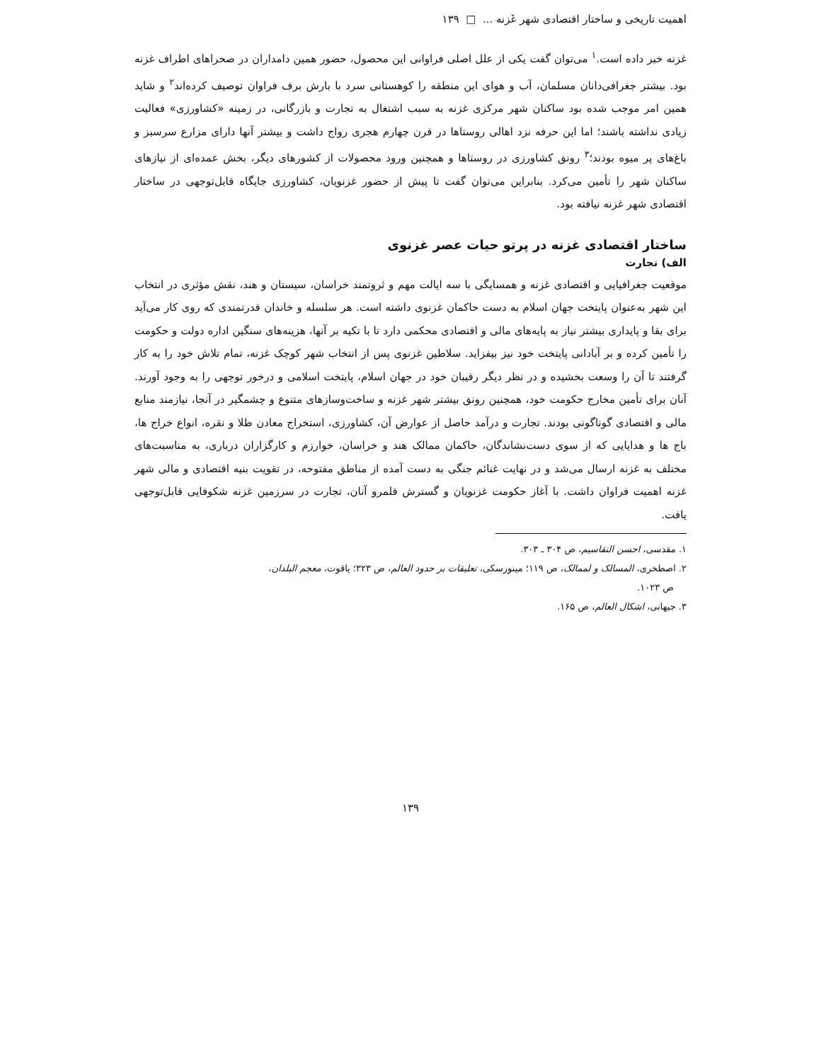اهمیت تاریخی و ساختار اقتصادی شهر غَزنه ... □ ۱۳۹
غزنه خبر داده است.<sup>۱</sup> می‌توان گفت یکی از علل اصلی فراوانی این محصول، حضور همین دامداران در صحراهای اطراف غزنه بود. بیشتر جغرافی‌دانان مسلمان، آب و هوای این منطقه را کوهستانی سرد با بارش برف فراوان توصیف کرده‌اند<sup>۲</sup> و شاید همین امر موجب شده بود ساکنان شهر مرکزی غزنه به سبب اشتغال به تجارت و بازرگانی، در زمینه «کشاورزی» فعالیت زیادی نداشته باشند؛ اما این حرفه نزد اهالی روستاها در قرن چهارم هجری رواج داشت و بیشتر آنها دارای مزارع سرسبز و باغ‌های پر میوه بودند؛<sup>۳</sup> رونق کشاورزی در روستاها و همچنین ورود محصولات از کشورهای دیگر، بخش عمده‌ای از نیازهای ساکنان شهر را تأمین می‌کرد. بنابراین می‌توان گفت تا پیش از حضور غزنویان، کشاورزی جایگاه قابل‌توجهی در ساختار اقتصادی شهر غزنه نیافته بود.
ساختار اقتصادی غزنه در پرتو حیات عصر غزنوی
الف) تجارت
موقعیت جغرافیایی و اقتصادی غزنه و همسایگی با سه ایالت مهم و ثروتمند خراسان، سیستان و هند، نقش مؤثری در انتخاب این شهر به‌عنوان پایتخت جهان اسلام به دست حاکمان غزنوی داشته است. هر سلسله و خاندان قدرتمندی که روی کار می‌آید برای بقا و پایداری بیشتر نیاز به پایه‌های مالی و اقتصادی محکمی دارد تا با تکیه بر آنها، هزینه‌های سنگین اداره دولت و حکومت را تأمین کرده و بر آبادانی پایتخت خود نیز بیفزاید. سلاطین غزنوی پس از انتخاب شهر کوچک غزنه، تمام تلاش خود را به کار گرفتند تا آن را وسعت بخشیده و در نظر دیگر رقیبان خود در جهان اسلام، پایتخت اسلامی و درخور توجهی را به وجود آورند. آنان برای تأمین مخارج حکومت خود، همچنین رونق بیشتر شهر غزنه و ساخت‌وسازهای متنوع و چشمگیر در آنجا، نیازمند منابع مالی و اقتصادی گوناگونی بودند. تجارت و درآمد حاصل از عوارض آن، کشاورزی، استخراج معادن طلا و نقره، انواع خراج ها، باج ها و هدایایی که از سوی دست‌نشاندگان، حاکمان ممالک هند و خراسان، خوارزم و کارگزاران درباری، به مناسبت‌های مختلف به غزنه ارسال می‌شد و در نهایت غنائم جنگی به دست آمده از مناطق مفتوحه، در تقویت بنیه اقتصادی و مالی شهر غزنه اهمیت فراوان داشت. با آغاز حکومت غزنویان و گسترش قلمرو آنان، تجارت در سرزمین غزنه شکوفایی قابل‌توجهی یافت.
۱. مقدسی، احسن التقاسیم، ص ۳۰۴ ـ ۳۰۳.
۲. اصطخری، المسالک و لممالک، ص ۱۱۹؛ مینورسکی، تعلیقات بر حدود العالم، ص ۳۲۳؛ یاقوت، معجم البلدان،
ص ۱۰۲۳.
۳. جیهانی، اشکال العالم، ص ۱۶۵.
۱۳۹